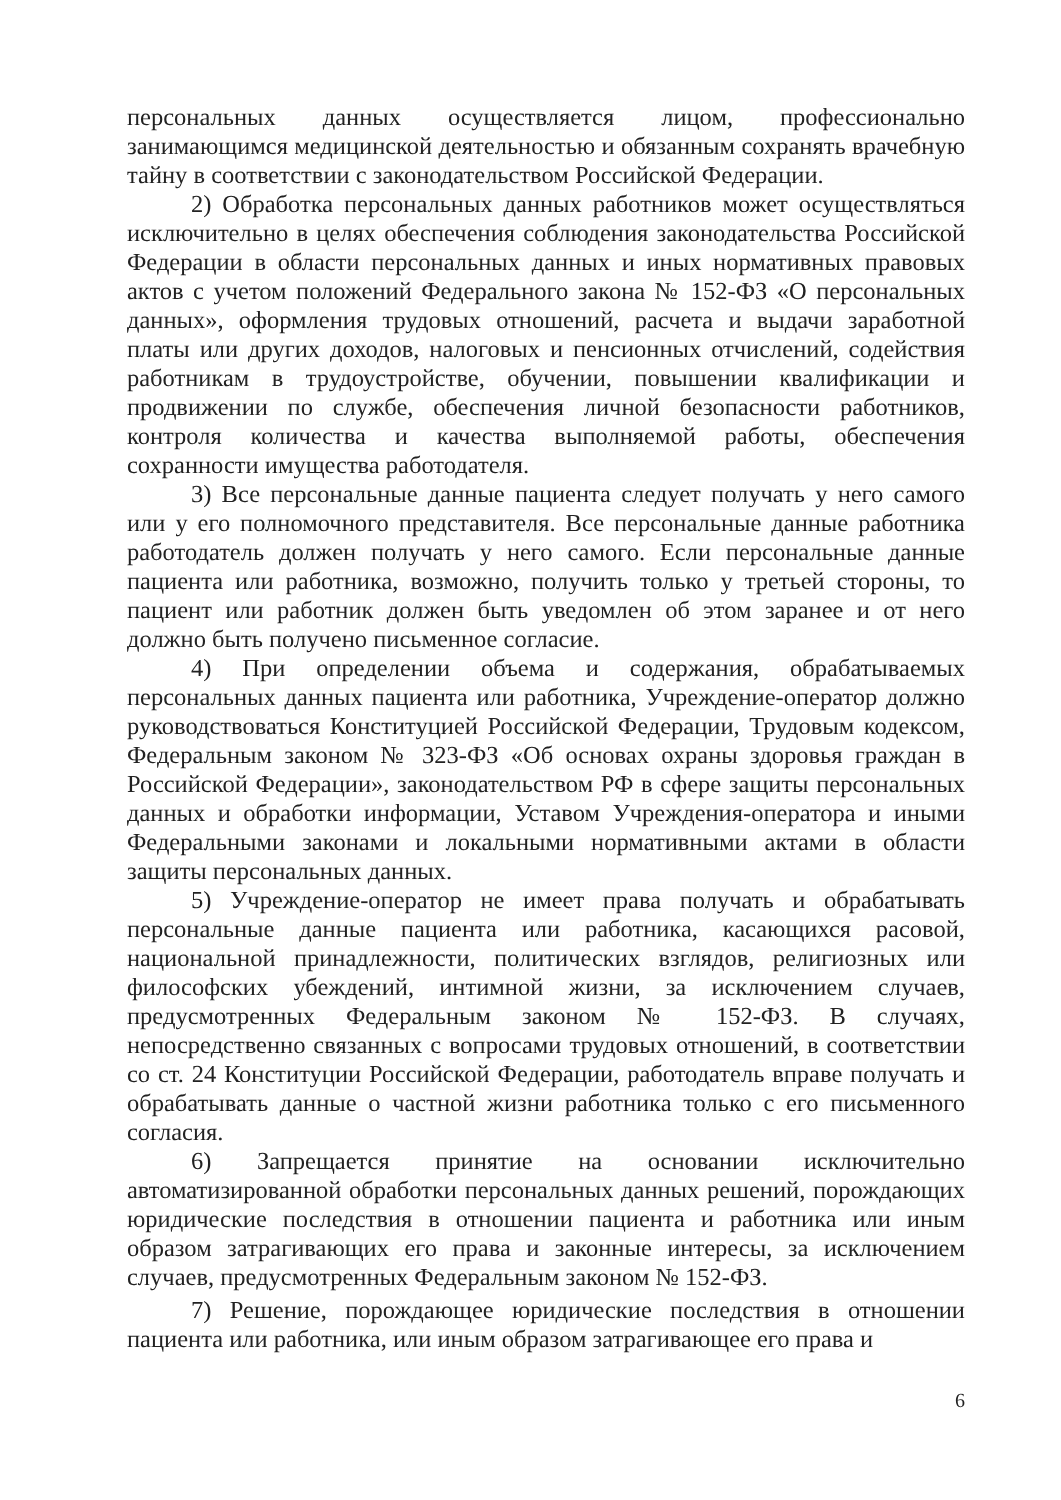персональных данных осуществляется лицом, профессионально занимающимся медицинской деятельностью и обязанным сохранять врачебную тайну в соответствии с законодательством Российской Федерации.
2) Обработка персональных данных работников может осуществляться исключительно в целях обеспечения соблюдения законодательства Российской Федерации в области персональных данных и иных нормативных правовых актов с учетом положений Федерального закона № 152-ФЗ «О персональных данных», оформления трудовых отношений, расчета и выдачи заработной платы или других доходов, налоговых и пенсионных отчислений, содействия работникам в трудоустройстве, обучении, повышении квалификации и продвижении по службе, обеспечения личной безопасности работников, контроля количества и качества выполняемой работы, обеспечения сохранности имущества работодателя.
3) Все персональные данные пациента следует получать у него самого или у его полномочного представителя. Все персональные данные работника работодатель должен получать у него самого. Если персональные данные пациента или работника, возможно, получить только у третьей стороны, то пациент или работник должен быть уведомлен об этом заранее и от него должно быть получено письменное согласие.
4) При определении объема и содержания, обрабатываемых персональных данных пациента или работника, Учреждение-оператор должно руководствоваться Конституцией Российской Федерации, Трудовым кодексом, Федеральным законом № 323-ФЗ «Об основах охраны здоровья граждан в Российской Федерации», законодательством РФ в сфере защиты персональных данных и обработки информации, Уставом Учреждения-оператора и иными Федеральными законами и локальными нормативными актами в области защиты персональных данных.
5) Учреждение-оператор не имеет права получать и обрабатывать персональные данные пациента или работника, касающихся расовой, национальной принадлежности, политических взглядов, религиозных или философских убеждений, интимной жизни, за исключением случаев, предусмотренных Федеральным законом № 152-ФЗ. В случаях, непосредственно связанных с вопросами трудовых отношений, в соответствии со ст. 24 Конституции Российской Федерации, работодатель вправе получать и обрабатывать данные о частной жизни работника только с его письменного согласия.
6) Запрещается принятие на основании исключительно автоматизированной обработки персональных данных решений, порождающих юридические последствия в отношении пациента и работника или иным образом затрагивающих его права и законные интересы, за исключением случаев, предусмотренных Федеральным законом № 152-ФЗ.
7) Решение, порождающее юридические последствия в отношении пациента или работника, или иным образом затрагивающее его права и
6